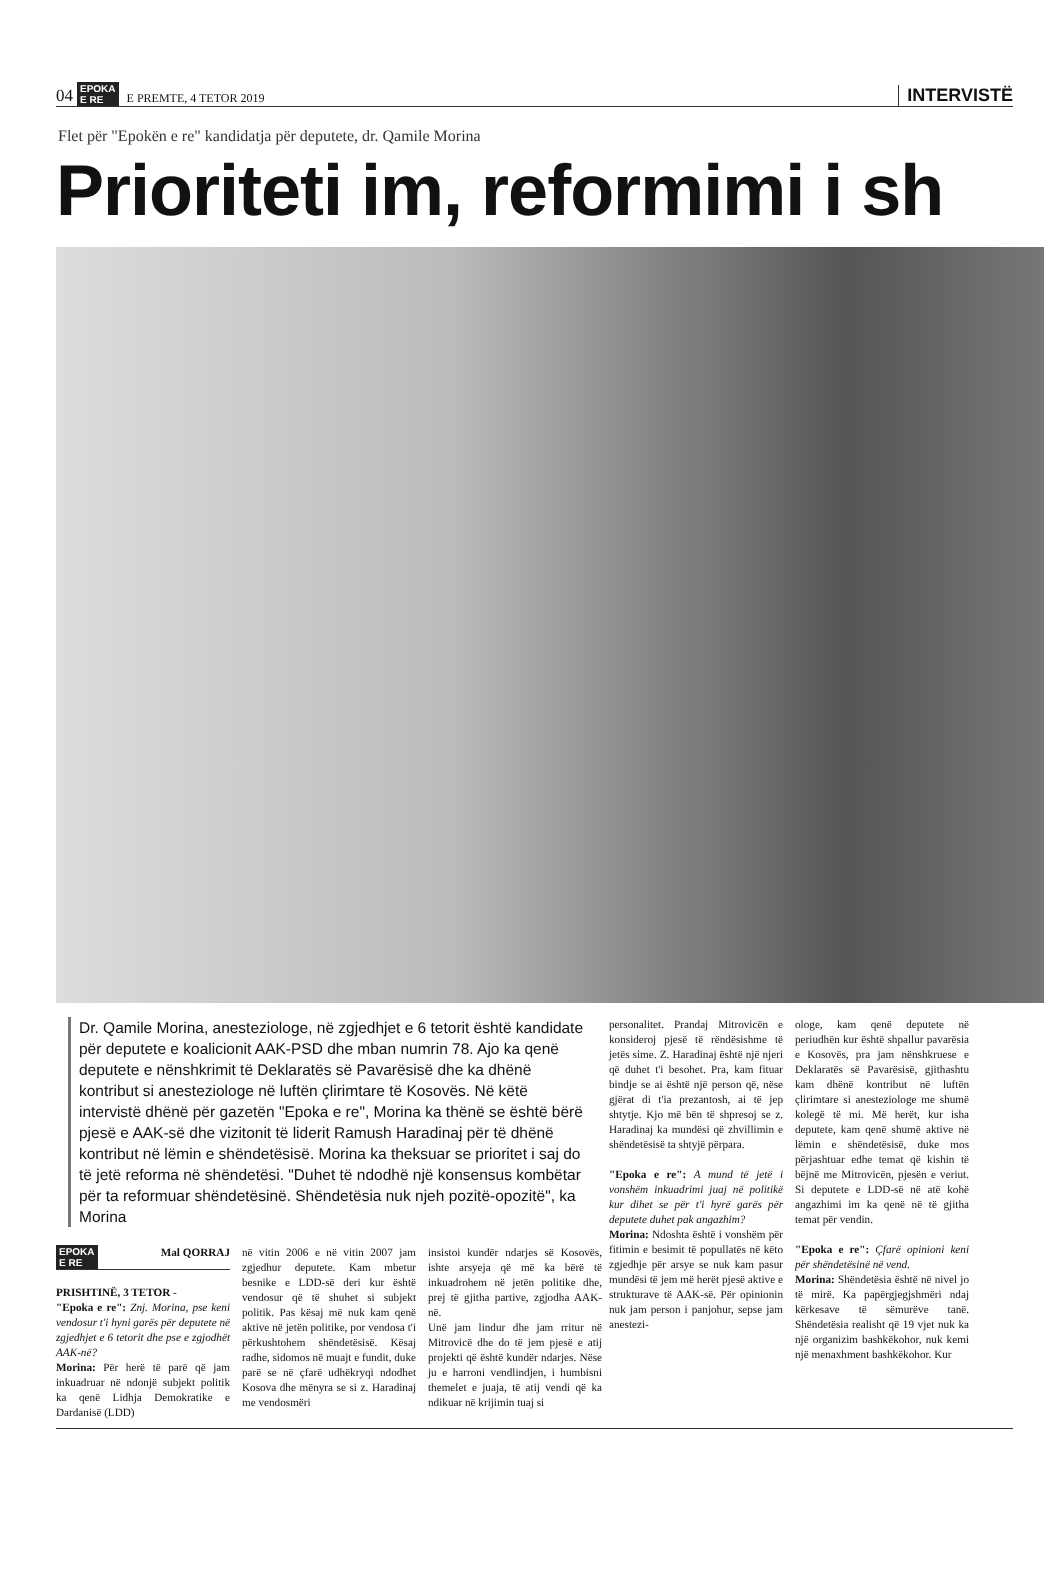04 EPOKA
E RE E PREMTE, 4 TETOR 2019 INTERVISTË
Flet për "Epokën e re" kandidatja për deputete, dr. Qamile Morina
Prioriteti im, reformimi i sh
Dr. Qamile Morina, anesteziologe, në zgjedhjet e 6 tetorit është kandidate për deputete e koalicionit AAK-PSD dhe mban numrin 78. Ajo ka qenë deputete e nënshkrimit të Deklaratës së Pavarësisë dhe ka dhënë kontribut si anesteziologe në luftën çlirimtare të Kosovës. Në këtë intervistë dhënë për gazetën "Epoka e re", Morina ka thënë se është bërë pjesë e AAK-së dhe vizitonit të liderit Ramush Haradinaj për të dhënë kontribut në lëmin e shëndetësisë. Morina ka theksuar se prioritet i saj do të jetë reforma në shëndetësi. "Duhet të ndodhë një konsensus kombëtar për ta reformuar shëndetësinë. Shëndetësia nuk njeh pozitë-opozitë", ka Morina
personalitet. Prandaj Mitrovicën e konsideroj pjesë të rëndësishme të jetës sime. Z. Haradinaj është një njeri që duhet t'i besohet. Pra, kam fituar bindje se ai është një person që, nëse gjërat di t'ia prezantosh, ai të jep shtytje. Kjo më bën të shpresoj se z. Haradinaj ka mundësi që zhvillimin e shëndetësisë ta shtyjë përpara.
"Epoka e re": A mund të jetë i vonshëm inkuadrimi juaj në politikë kur dihet se për t'i hyrë garës për deputete duhet pak angazhim?
Morina: Ndoshta është i vonshëm për fitimin e besimit të popullatës në këto zgjedhje për arsye se nuk kam pasur mundësi të jem më herët pjesë aktive e strukturave të AAK-së. Për opinionin nuk jam person i panjohur, sepse jam anestezi-
ologe, kam qenë deputete në periudhën kur është shpallur pavarësia e Kosovës, pra jam nënshkruese e Deklaratës së Pavarësisë, gjithashtu kam dhënë kontribut në luftën çlirimtare si anesteziologe me shumë kolegë të mi. Më herët, kur isha deputete, kam qenë shumë aktive në lëmin e shëndetësisë, duke mos përjashtuar edhe temat që kishin të bëjnë me Mitrovicën, pjesën e veriut. Si deputete e LDD-së në atë kohë angazhimi im ka qenë në të gjitha temat për vendin.
"Epoka e re": Çfarë opinioni keni për shëndetësinë në vend.
Morina: Shëndetësia është në nivel jo të mirë. Ka papërgjegjshmëri ndaj kërkesave të sëmurëve tanë. Shëndetësia realisht që 19 vjet nuk ka një organizim bashkëkohor, nuk kemi një menaxhment bashkëkohor. Kur
EPOKA
E RE Mal QORRAJ
PRISHTINË, 3 TETOR -
"Epoka e re": Znj. Morina, pse keni vendosur t'i hyni garës për deputete në zgjedhjet e 6 tetorit dhe pse e zgjodhët AAK-në?
Morina: Për herë të parë që jam inkuadruar në ndonjë subjekt politik ka qenë Lidhja Demokratike e Dardanisë (LDD)
në vitin 2006 e në vitin 2007 jam zgjedhur deputete. Kam mbetur besnike e LDD-së deri kur është vendosur që të shuhet si subjekt politik. Pas kësaj më nuk kam qenë aktive në jetën politike, por vendosa t'i përkushtohem shëndetësisë. Kësaj radhe, sidomos në muajt e fundit, duke parë se në çfarë udhëkryqi ndodhet Kosova dhe mënyra se si z. Haradinaj me vendosmëri
insistoi kundër ndarjes së Kosovës, ishte arsyeja që më ka bërë të inkuadrohem në jetën politike dhe, prej të gjitha partive, zgjodha AAK-në.
Unë jam lindur dhe jam rritur në Mitrovicë dhe do të jem pjesë e atij projekti që është kundër ndarjes. Nëse ju e harroni vendlindjen, i humbisni themelet e juaja, të atij vendi që ka ndikuar në krijimin tuaj si